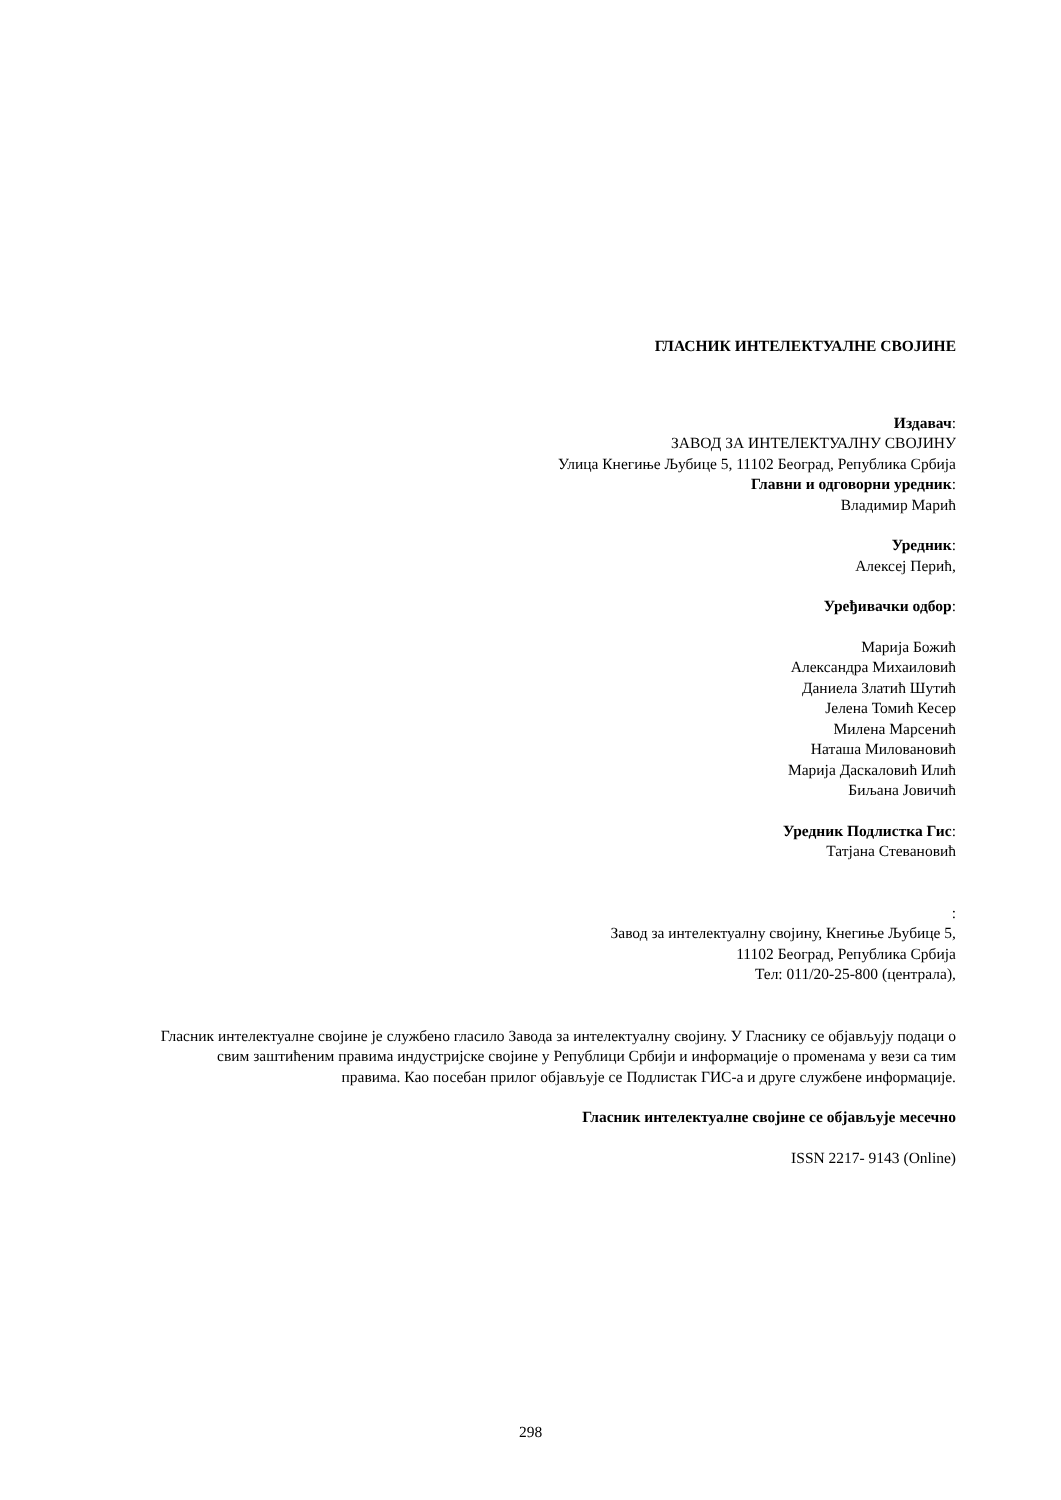ГЛАСНИК ИНТЕЛЕКТУАЛНЕ СВОЈИНЕ
Издавач:
ЗАВОД ЗА ИНТЕЛЕКТУАЛНУ СВОЈИНУ
Улица Кнегиње Љубице 5, 11102 Београд, Република Србија
Главни и одговорни уредник:
Владимир Марић
Уредник:
Алексеј Перић,
Уређивачки одбор:
Марија Божић
Александра Михаиловић
Даниела Златић Шутић
Јелена Томић Кесер
Милена Марсенић
Наташа Миловановић
Марија Даскаловић Илић
Биљана Јовичић
Уредник Подлистка Гис:
Татјана Стевановић
:
Завод за интелектуалну својину, Кнегиње Љубице 5,
11102 Београд, Република Србија
Тел: 011/20-25-800 (централа),
Гласник интелектуалне својине је службено гласило Завода за интелектуалну својину. У Гласнику се објављују подаци о свим заштићеним правима индустријске својине у Републици Србији и информације о променама у вези са тим правима. Као посебан прилог објављује се Подлистак ГИС-а и друге службене информације.
Гласник интелектуалне својине се објављује месечно
ISSN 2217- 9143 (Online)
298